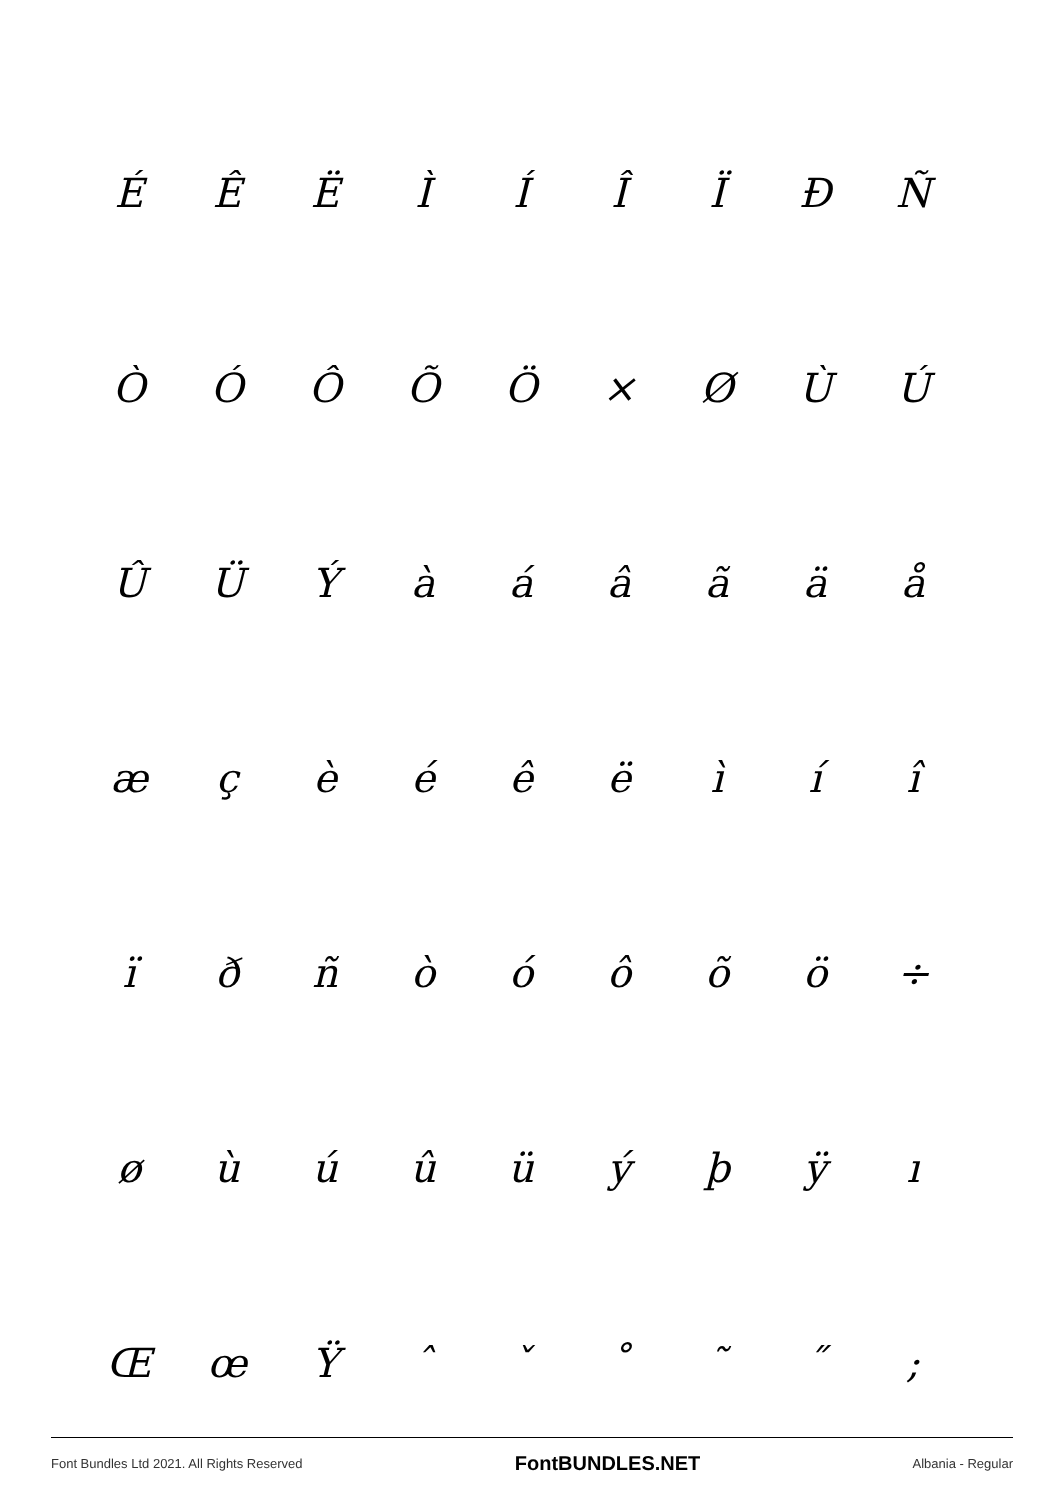| É | Ê | Ë | Ì | Í | Î | Ï | Ð | Ñ |
| Ò | Ó | Ô | Õ | Ö | × | Ø | Ù | Ú |
| Û | Ü | Ý | à | á | â | ã | ä | å |
| æ | ç | è | é | ê | ë | ì | í | î |
| ï | ð | ñ | ò | ó | ô | õ | ö | ÷ |
| ø | ù | ú | û | ü | ý | þ | ÿ | ı |
| Œ | œ | Ÿ | ˆ | ˇ | ˚ | ˜ | ˝ | ; |
Font Bundles Ltd 2021. All Rights Reserved FontBUNDLES.NET Albania - Regular